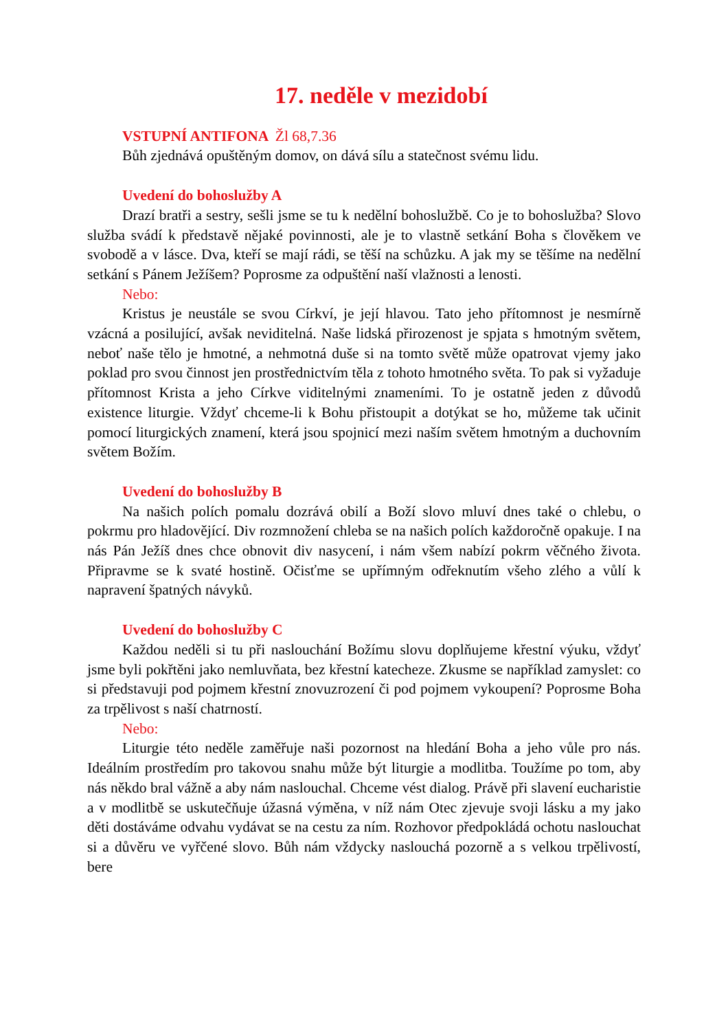17. neděle v mezidobí
VSTUPNÍ ANTIFONA Žl 68,7.36
Bůh zjednává opuštěným domov, on dává sílu a statečnost svému lidu.
Uvedení do bohoslužby A
Drazí bratři a sestry, sešli jsme se tu k nedělní bohoslužbě. Co je to bohoslužba? Slovo služba svádí k představě nějaké povinnosti, ale je to vlastně setkání Boha s člověkem ve svobodě a v lásce. Dva, kteří se mají rádi, se těší na schůzku. A jak my se těšíme na nedělní setkání s Pánem Ježíšem? Poprosme za odpuštění naší vlažnosti a lenosti.
Nebo:
Kristus je neustále se svou Církví, je její hlavou. Tato jeho přítomnost je nesmírně vzácná a posilující, avšak neviditelná. Naše lidská přirozenost je spjata s hmotným světem, neboť naše tělo je hmotné, a nehmotná duše si na tomto světě může opatrovat vjemy jako poklad pro svou činnost jen prostřednictvím těla z tohoto hmotného světa. To pak si vyžaduje přítomnost Krista a jeho Církve viditelnými znameními. To je ostatně jeden z důvodů existence liturgie. Vždyť chceme-li k Bohu přistoupit a dotýkat se ho, můžeme tak učinit pomocí liturgických znamení, která jsou spojnicí mezi naším světem hmotným a duchovním světem Božím.
Uvedení do bohoslužby B
Na našich polích pomalu dozrává obilí a Boží slovo mluví dnes také o chlebu, o pokrmu pro hladovějící. Div rozmnožení chleba se na našich polích každoročně opakuje. I na nás Pán Ježíš dnes chce obnovit div nasycení, i nám všem nabízí pokrm věčného života. Připravme se k svaté hostině. Očisťme se upřímným odřeknutím všeho zlého a vůlí k napravení špatných návyků.
Uvedení do bohoslužby C
Každou neděli si tu při naslouchání Božímu slovu doplňujeme křestní výuku, vždyť jsme byli pokřtěni jako nemluvňata, bez křestní katecheze. Zkusme se například zamyslet: co si představuji pod pojmem křestní znovuzrození či pod pojmem vykoupení? Poprosme Boha za trpělivost s naší chatrností.
Nebo:
Liturgie této neděle zaměřuje naši pozornost na hledání Boha a jeho vůle pro nás. Ideálním prostředím pro takovou snahu může být liturgie a modlitba. Toužíme po tom, aby nás někdo bral vážně a aby nám naslouchal. Chceme vést dialog. Právě při slavení eucharistie a v modlitbě se uskutečňuje úžasná výměna, v níž nám Otec zjevuje svoji lásku a my jako děti dostáváme odvahu vydávat se na cestu za ním. Rozhovor předpokládá ochotu naslouchat si a důvěru ve vyřčené slovo. Bůh nám vždycky naslouchá pozorně a s velkou trpělivostí, bere